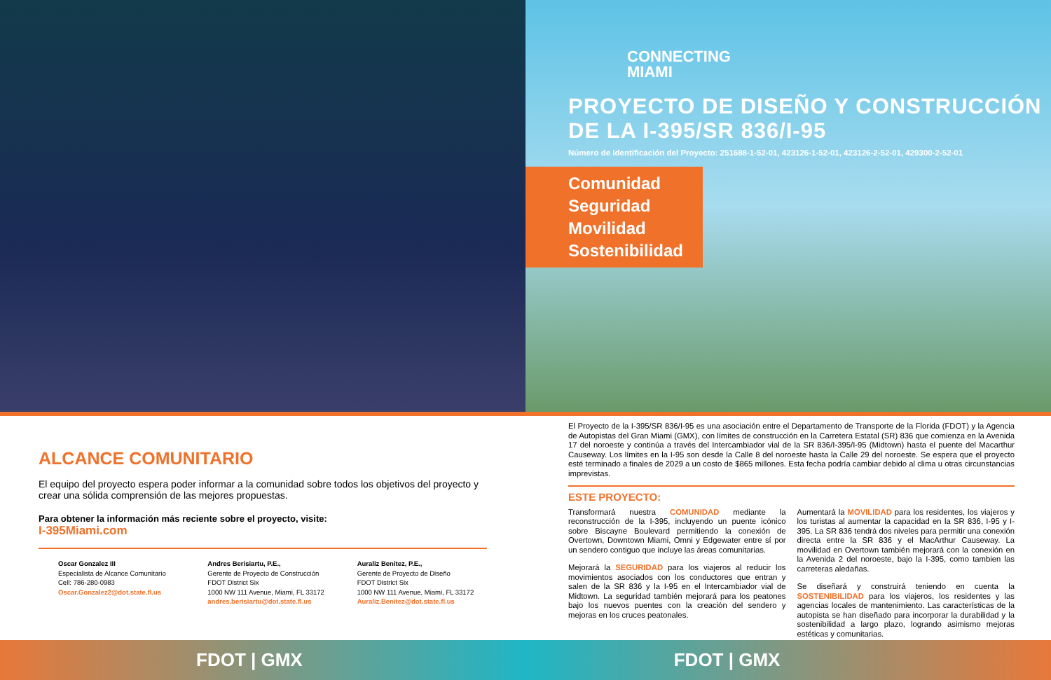CONNECTING
MIAMI
PROYECTO DE DISEÑO Y CONSTRUCCIÓN DE LA I-395/SR 836/I-95
Número de Identificación del Proyecto: 251688-1-52-01, 423126-1-52-01, 423126-2-52-01, 429300-2-52-01
Comunidad
Seguridad
Movilidad
Sostenibilidad
ALCANCE COMUNITARIO
El equipo del proyecto espera poder informar a la comunidad sobre todos los objetivos del proyecto y crear una sólida comprensión de las mejores propuestas.
Para obtener la información más reciente sobre el proyecto, visite:
I-395Miami.com
Oscar Gonzalez III
Especialista de Alcance Comunitario
Cell: 786-280-0983
Oscar.Gonzalez2@dot.state.fl.us
Andres Berisiartu, P.E.,
Gerente de Proyecto de Construcción
FDOT District Six
1000 NW 111 Avenue, Miami, FL 33172
andres.berisiartu@dot.state.fl.us
Auraliz Benitez, P.E.,
Gerente de Proyecto de Diseño
FDOT District Six
1000 NW 111 Avenue, Miami, FL 33172
Auraliz.Benitez@dot.state.fl.us
El Proyecto de la I-395/SR 836/I-95 es una asociación entre el Departamento de Transporte de la Florida (FDOT) y la Agencia de Autopistas del Gran Miami (GMX), con límites de construcción en la Carretera Estatal (SR) 836 que comienza en la Avenida 17 del noroeste y continúa a través del Intercambiador vial de la SR 836/I-395/I-95 (Midtown) hasta el puente del Macarthur Causeway. Los límites en la I-95 son desde la Calle 8 del noroeste hasta la Calle 29 del noroeste. Se espera que el proyecto esté terminado a finales de 2029 a un costo de $865 millones. Esta fecha podría cambiar debido al clima u otras circunstancias imprevistas.
ESTE PROYECTO:
Transformará nuestra COMUNIDAD mediante la reconstrucción de la I-395, incluyendo un puente icónico sobre Biscayne Boulevard permitiendo la conexión de Overtown, Downtown Miami, Omni y Edgewater entre sí por un sendero contiguo que incluye las áreas comunitarias.
Mejorará la SEGURIDAD para los viajeros al reducir los movimientos asociados con los conductores que entran y salen de la SR 836 y la I-95 en el Intercambiador vial de Midtown. La seguridad también mejorará para los peatones bajo los nuevos puentes con la creación del sendero y mejoras en los cruces peatonales.
Aumentará la MOVILIDAD para los residentes, los viajeros y los turistas al aumentar la capacidad en la SR 836, I-95 y I-395. La SR 836 tendrá dos niveles para permitir una conexión directa entre la SR 836 y el MacArthur Causeway. La movilidad en Overtown también mejorará con la conexión en la Avenida 2 del noroeste, bajo la I-395, como tambien las carreteras aledañas.
Se diseñará y construirá teniendo en cuenta la SOSTENIBILIDAD para los viajeros, los residentes y las agencias locales de mantenimiento. Las características de la autopista se han diseñado para incorporar la durabilidad y la sostenibilidad a largo plazo, logrando asimismo mejoras estéticas y comunitarias.
FDOT | GMX FDOT | GMX